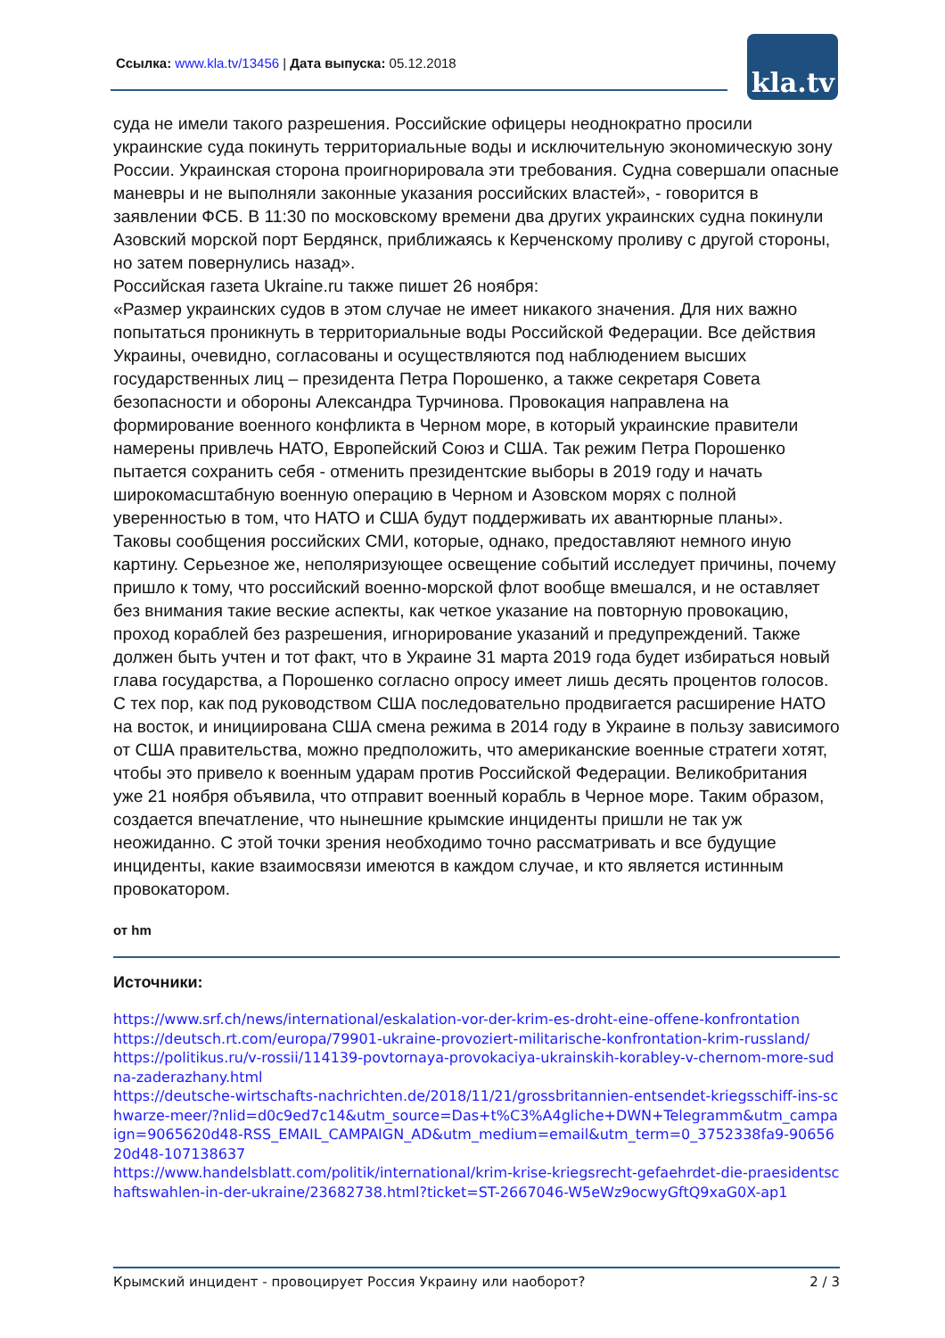Ссылка: www.kla.tv/13456 | Дата выпуска: 05.12.2018
kla.tv
суда не имели такого разрешения. Российские офицеры неоднократно просили украинские суда покинуть территориальные воды и исключительную экономическую зону России. Украинская сторона проигнорировала эти требования. Судна совершали опасные маневры и не выполняли законные указания российских властей», - говорится в заявлении ФСБ. В 11:30 по московскому времени два других украинских судна покинули Азовский морской порт Бердянск, приближаясь к Керченскому проливу с другой стороны, но затем повернулись назад».
Российская газета Ukraine.ru также пишет 26 ноября:
«Размер украинских судов в этом случае не имеет никакого значения. Для них важно попытаться проникнуть в территориальные воды Российской Федерации. Все действия Украины, очевидно, согласованы и осуществляются под наблюдением высших государственных лиц – президента Петра Порошенко, а также секретаря Совета безопасности и обороны Александра Турчинова. Провокация направлена на формирование военного конфликта в Черном море, в который украинские правители намерены привлечь НАТО, Европейский Союз и США. Так режим Петра Порошенко пытается сохранить себя - отменить президентские выборы в 2019 году и начать широкомасштабную военную операцию в Черном и Азовском морях с полной уверенностью в том, что НАТО и США будут поддерживать их авантюрные планы».
Таковы сообщения российских СМИ, которые, однако, предоставляют немного иную картину. Серьезное же, неполяризующее освещение событий исследует причины, почему пришло к тому, что российский военно-морской флот вообще вмешался, и не оставляет без внимания такие веские аспекты, как четкое указание на повторную провокацию, проход кораблей без разрешения, игнорирование указаний и предупреждений. Также должен быть учтен и тот факт, что в Украине 31 марта 2019 года будет избираться новый глава государства, а Порошенко согласно опросу имеет лишь десять процентов голосов. С тех пор, как под руководством США последовательно продвигается расширение НАТО на восток, и инициирована США смена режима в 2014 году в Украине в пользу зависимого от США правительства, можно предположить, что американские военные стратеги хотят, чтобы это привело к военным ударам против Российской Федерации. Великобритания уже 21 ноября объявила, что отправит военный корабль в Черное море. Таким образом, создается впечатление, что нынешние крымские инциденты пришли не так уж неожиданно. С этой точки зрения необходимо точно рассматривать и все будущие инциденты, какие взаимосвязи имеются в каждом случае, и кто является истинным провокатором.
от hm
Источники:
https://www.srf.ch/news/international/eskalation-vor-der-krim-es-droht-eine-offene-konfrontation
https://deutsch.rt.com/europa/79901-ukraine-provoziert-militarische-konfrontation-krim-russland/
https://politikus.ru/v-rossii/114139-povtornaya-provokaciya-ukrainskih-korabley-v-chernom-more-sudna-zaderazhany.html
https://deutsche-wirtschafts-nachrichten.de/2018/11/21/grossbritannien-entsendet-kriegsschiff-ins-schwarze-meer/?nlid=d0c9ed7c14&utm_source=Das+t%C3%A4gliche+DWN+Telegramm&utm_campaign=9065620d48-RSS_EMAIL_CAMPAIGN_AD&utm_medium=email&utm_term=0_3752338fa9-9065620d48-107138637
https://www.handelsblatt.com/politik/international/krim-krise-kriegsrecht-gefaehrdet-die-praesidentschaftswahlen-in-der-ukraine/23682738.html?ticket=ST-2667046-W5eWz9ocwyGftQ9xaG0X-ap1
Крымский инцидент - провоцирует Россия Украину или наоборот? 2 / 3